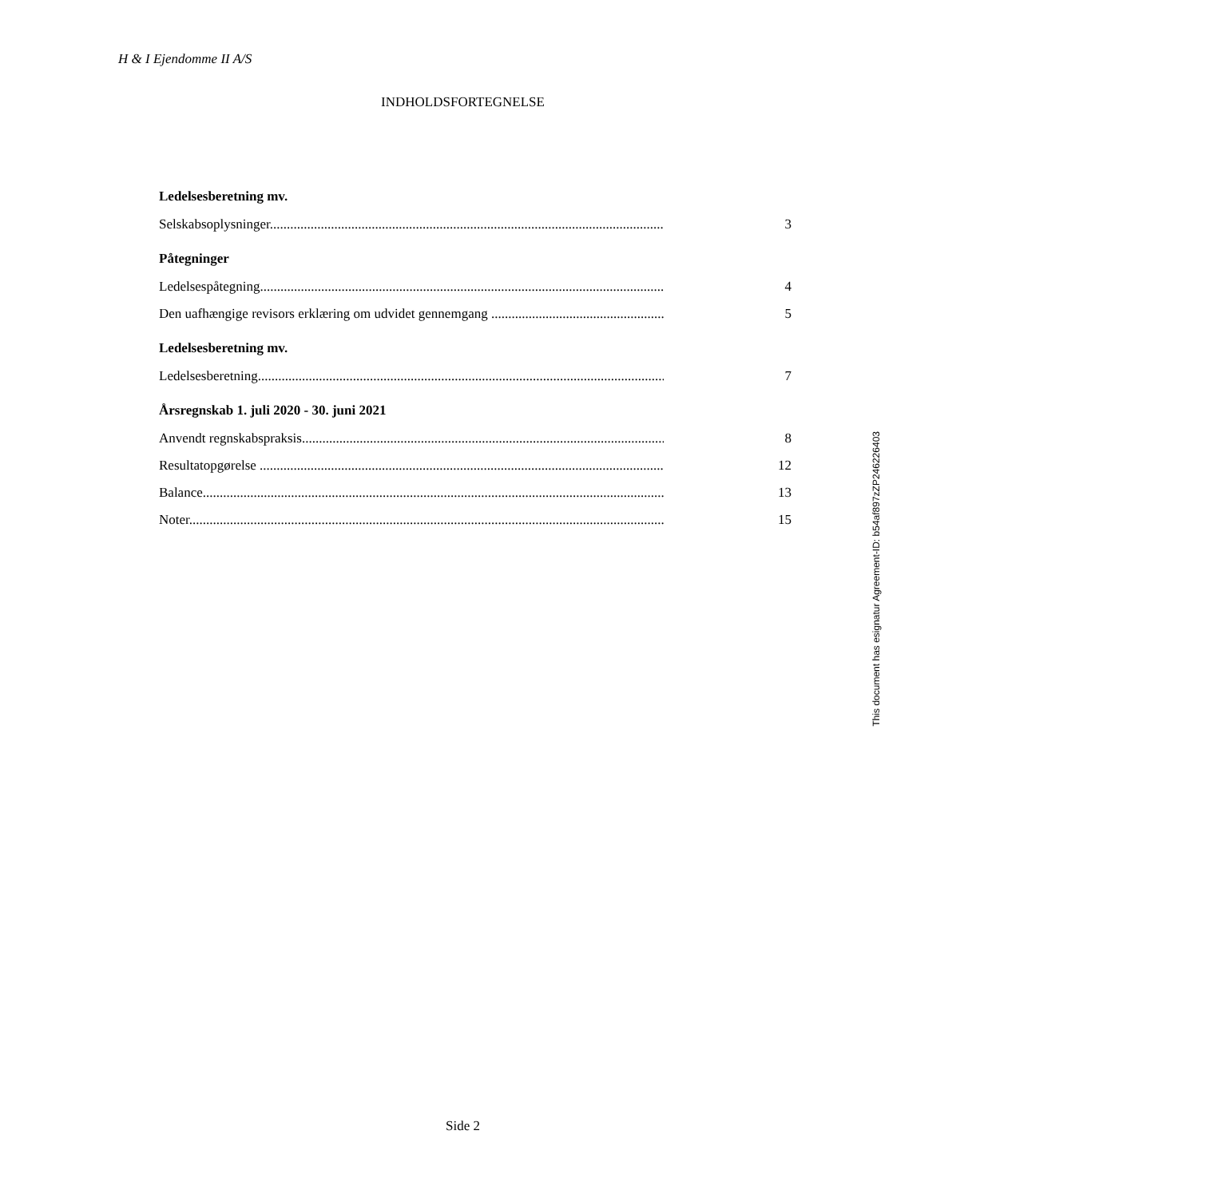H & I Ejendomme II A/S
INDHOLDSFORTEGNELSE
Ledelsesberetning mv.
Selskabsoplysninger......................................................................................................................... 3
Påtegninger
Ledelsespåtegning............................................................................................................................. 4
Den uafhængige revisors erklæring om udvidet gennemgang .............................................................. 5
Ledelsesberetning mv.
Ledelsesberetning.............................................................................................................................. 7
Årsregnskab 1. juli 2020 - 30. juni 2021
Anvendt regnskabspraksis.................................................................................................................. 8
Resultatopgørelse ............................................................................................................................. 12
Balance............................................................................................................................................. 13
Noter................................................................................................................................................. 15
This document has esignatur Agreement-ID: b54af897zZP246226403
Side 2